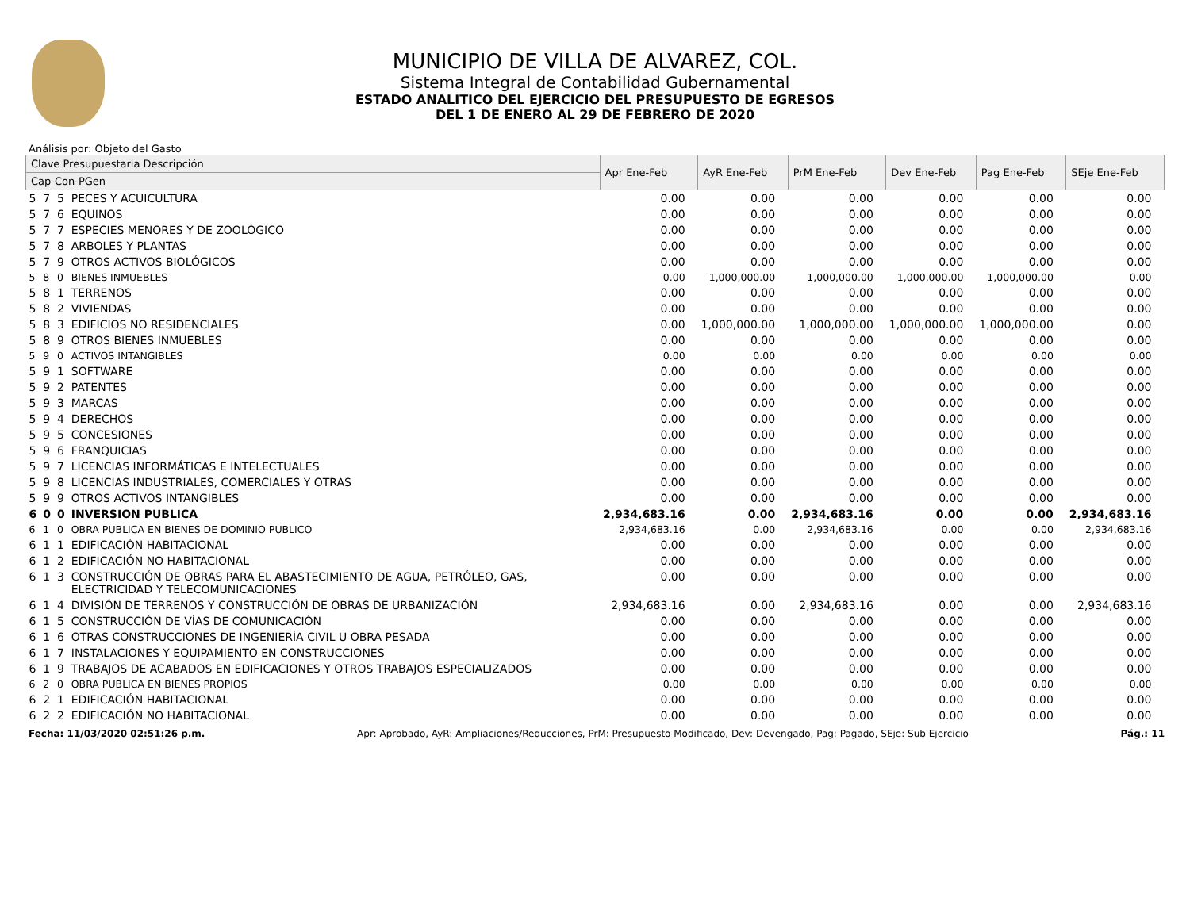MUNICIPIO DE VILLA DE ALVAREZ, COL.
Sistema Integral de Contabilidad Gubernamental
ESTADO ANALITICO DEL EJERCICIO DEL PRESUPUESTO DE EGRESOS
DEL 1 DE ENERO AL 29 DE FEBRERO DE 2020
Análisis por: Objeto del Gasto
| Clave Presupuestaria Descripción | | | | Apr Ene-Feb | AyR Ene-Feb | PrM Ene-Feb | Dev Ene-Feb | Pag Ene-Feb | SEje Ene-Feb |
| --- | --- | --- | --- | --- | --- | --- | --- | --- | --- |
| Cap-Con-PGen | | | | | | | | | |
| 5 | 7 | 5 | PECES Y ACUICULTURA | 0.00 | 0.00 | 0.00 | 0.00 | 0.00 | 0.00 |
| 5 | 7 | 6 | EQUINOS | 0.00 | 0.00 | 0.00 | 0.00 | 0.00 | 0.00 |
| 5 | 7 | 7 | ESPECIES MENORES Y DE ZOOLÓGICO | 0.00 | 0.00 | 0.00 | 0.00 | 0.00 | 0.00 |
| 5 | 7 | 8 | ARBOLES Y PLANTAS | 0.00 | 0.00 | 0.00 | 0.00 | 0.00 | 0.00 |
| 5 | 7 | 9 | OTROS ACTIVOS BIOLÓGICOS | 0.00 | 0.00 | 0.00 | 0.00 | 0.00 | 0.00 |
| 5 | 8 | 0 | BIENES INMUEBLES | 0.00 | 1,000,000.00 | 1,000,000.00 | 1,000,000.00 | 1,000,000.00 | 0.00 |
| 5 | 8 | 1 | TERRENOS | 0.00 | 0.00 | 0.00 | 0.00 | 0.00 | 0.00 |
| 5 | 8 | 2 | VIVIENDAS | 0.00 | 0.00 | 0.00 | 0.00 | 0.00 | 0.00 |
| 5 | 8 | 3 | EDIFICIOS NO RESIDENCIALES | 0.00 | 1,000,000.00 | 1,000,000.00 | 1,000,000.00 | 1,000,000.00 | 0.00 |
| 5 | 8 | 9 | OTROS BIENES INMUEBLES | 0.00 | 0.00 | 0.00 | 0.00 | 0.00 | 0.00 |
| 5 | 9 | 0 | ACTIVOS INTANGIBLES | 0.00 | 0.00 | 0.00 | 0.00 | 0.00 | 0.00 |
| 5 | 9 | 1 | SOFTWARE | 0.00 | 0.00 | 0.00 | 0.00 | 0.00 | 0.00 |
| 5 | 9 | 2 | PATENTES | 0.00 | 0.00 | 0.00 | 0.00 | 0.00 | 0.00 |
| 5 | 9 | 3 | MARCAS | 0.00 | 0.00 | 0.00 | 0.00 | 0.00 | 0.00 |
| 5 | 9 | 4 | DERECHOS | 0.00 | 0.00 | 0.00 | 0.00 | 0.00 | 0.00 |
| 5 | 9 | 5 | CONCESIONES | 0.00 | 0.00 | 0.00 | 0.00 | 0.00 | 0.00 |
| 5 | 9 | 6 | FRANQUICIAS | 0.00 | 0.00 | 0.00 | 0.00 | 0.00 | 0.00 |
| 5 | 9 | 7 | LICENCIAS INFORMÁTICAS E INTELECTUALES | 0.00 | 0.00 | 0.00 | 0.00 | 0.00 | 0.00 |
| 5 | 9 | 8 | LICENCIAS INDUSTRIALES, COMERCIALES Y OTRAS | 0.00 | 0.00 | 0.00 | 0.00 | 0.00 | 0.00 |
| 5 | 9 | 9 | OTROS ACTIVOS INTANGIBLES | 0.00 | 0.00 | 0.00 | 0.00 | 0.00 | 0.00 |
| 6 | 0 | 0 | INVERSION PUBLICA | 2,934,683.16 | 0.00 | 2,934,683.16 | 0.00 | 0.00 | 2,934,683.16 |
| 6 | 1 | 0 | OBRA PUBLICA EN BIENES DE DOMINIO PUBLICO | 2,934,683.16 | 0.00 | 2,934,683.16 | 0.00 | 0.00 | 2,934,683.16 |
| 6 | 1 | 1 | EDIFICACIÓN HABITACIONAL | 0.00 | 0.00 | 0.00 | 0.00 | 0.00 | 0.00 |
| 6 | 1 | 2 | EDIFICACIÓN NO HABITACIONAL | 0.00 | 0.00 | 0.00 | 0.00 | 0.00 | 0.00 |
| 6 | 1 | 3 | CONSTRUCCIÓN DE OBRAS PARA EL ABASTECIMIENTO DE AGUA, PETRÓLEO, GAS, ELECTRICIDAD Y TELECOMUNICACIONES | 0.00 | 0.00 | 0.00 | 0.00 | 0.00 | 0.00 |
| 6 | 1 | 4 | DIVISIÓN DE TERRENOS Y CONSTRUCCIÓN DE OBRAS DE URBANIZACIÓN | 2,934,683.16 | 0.00 | 2,934,683.16 | 0.00 | 0.00 | 2,934,683.16 |
| 6 | 1 | 5 | CONSTRUCCIÓN DE VÍAS DE COMUNICACIÓN | 0.00 | 0.00 | 0.00 | 0.00 | 0.00 | 0.00 |
| 6 | 1 | 6 | OTRAS CONSTRUCCIONES DE INGENIERÍA CIVIL U OBRA PESADA | 0.00 | 0.00 | 0.00 | 0.00 | 0.00 | 0.00 |
| 6 | 1 | 7 | INSTALACIONES Y EQUIPAMIENTO EN CONSTRUCCIONES | 0.00 | 0.00 | 0.00 | 0.00 | 0.00 | 0.00 |
| 6 | 1 | 9 | TRABAJOS DE ACABADOS EN EDIFICACIONES Y OTROS TRABAJOS ESPECIALIZADOS | 0.00 | 0.00 | 0.00 | 0.00 | 0.00 | 0.00 |
| 6 | 2 | 0 | OBRA PUBLICA EN BIENES PROPIOS | 0.00 | 0.00 | 0.00 | 0.00 | 0.00 | 0.00 |
| 6 | 2 | 1 | EDIFICACIÓN HABITACIONAL | 0.00 | 0.00 | 0.00 | 0.00 | 0.00 | 0.00 |
| 6 | 2 | 2 | EDIFICACIÓN NO HABITACIONAL | 0.00 | 0.00 | 0.00 | 0.00 | 0.00 | 0.00 |
Fecha: 11/03/2020 02:51:26 p.m. Apr: Aprobado, AyR: Ampliaciones/Reducciones, PrM: Presupuesto Modificado, Dev: Devengado, Pag: Pagado, SEje: Sub Ejercicio Pág.: 11